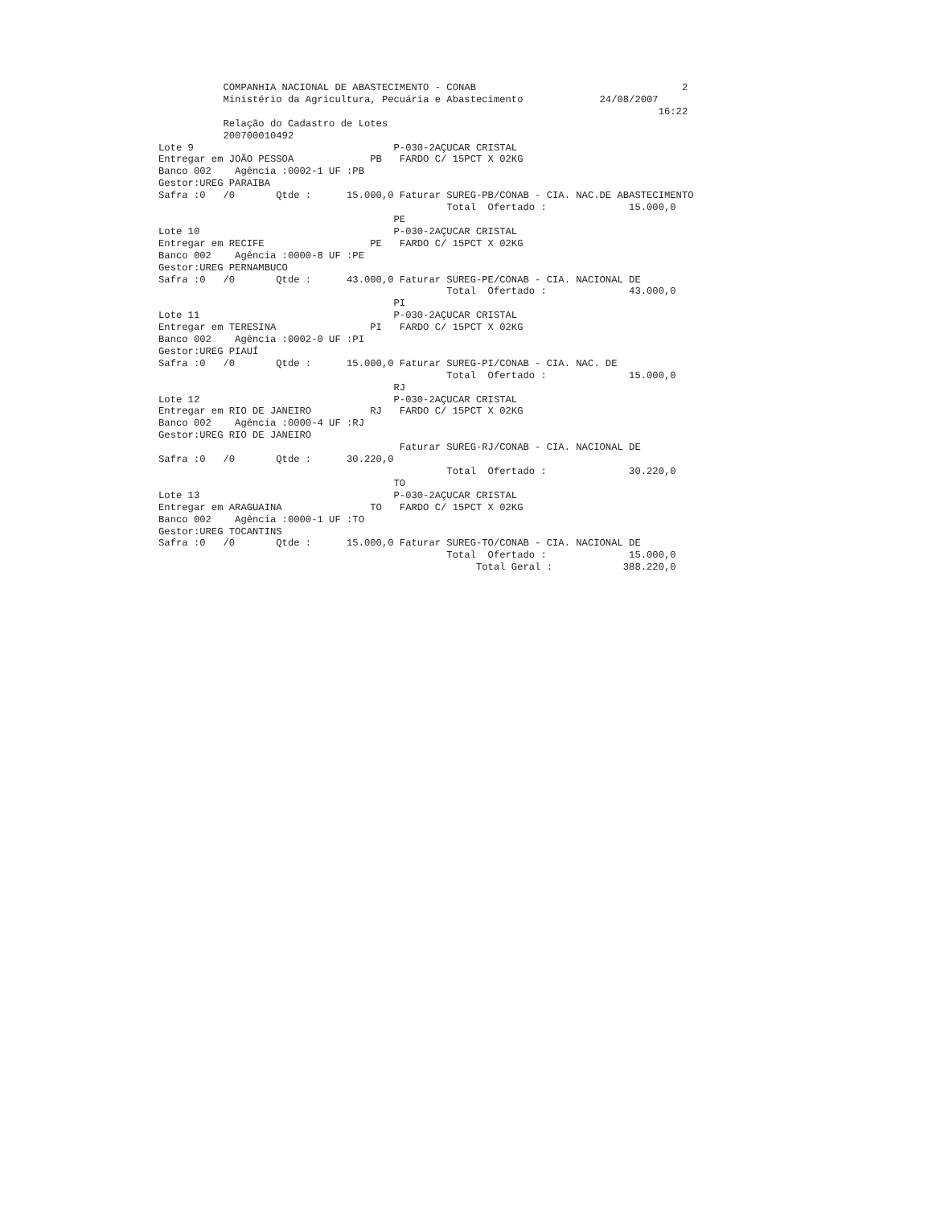COMPANHIA NACIONAL DE ABASTECIMENTO - CONAB                                   2
           Ministério da Agricultura, Pecuária e Abastecimento             24/08/2007
                                                                                     16:22
           Relação do Cadastro de Lotes
           200700010492
Lote 9                                  P-030-2AÇUCAR CRISTAL
Entregar em JOÃO PESSOA             PB   FARDO C/ 15PCT X 02KG
Banco 002    Agência :0002-1 UF :PB
Gestor:UREG PARAIBA
Safra :0   /0       Qtde :      15.000,0 Faturar SUREG-PB/CONAB - CIA. NAC.DE ABASTECIMENTO
                                                 Total  Ofertado :              15.000,0
                                        PE
Lote 10                                 P-030-2AÇUCAR CRISTAL
Entregar em RECIFE                  PE   FARDO C/ 15PCT X 02KG
Banco 002    Agência :0000-8 UF :PE
Gestor:UREG PERNAMBUCO
Safra :0   /0       Qtde :      43.000,0 Faturar SUREG-PE/CONAB - CIA. NACIONAL DE
                                                 Total  Ofertado :              43.000,0
                                        PI
Lote 11                                 P-030-2AÇUCAR CRISTAL
Entregar em TERESINA                PI   FARDO C/ 15PCT X 02KG
Banco 002    Agência :0002-0 UF :PI
Gestor:UREG PIAUÍ
Safra :0   /0       Qtde :      15.000,0 Faturar SUREG-PI/CONAB - CIA. NAC. DE
                                                 Total  Ofertado :              15.000,0
                                        RJ
Lote 12                                 P-030-2AÇUCAR CRISTAL
Entregar em RIO DE JANEIRO          RJ   FARDO C/ 15PCT X 02KG
Banco 002    Agência :0000-4 UF :RJ
Gestor:UREG RIO DE JANEIRO
                                         Faturar SUREG-RJ/CONAB - CIA. NACIONAL DE
Safra :0   /0       Qtde :      30.220,0
                                                 Total  Ofertado :              30.220,0
                                        TO
Lote 13                                 P-030-2AÇUCAR CRISTAL
Entregar em ARAGUAINA               TO   FARDO C/ 15PCT X 02KG
Banco 002    Agência :0000-1 UF :TO
Gestor:UREG TOCANTINS
Safra :0   /0       Qtde :      15.000,0 Faturar SUREG-TO/CONAB - CIA. NACIONAL DE
                                                 Total  Ofertado :              15.000,0
                                                      Total Geral :            388.220,0